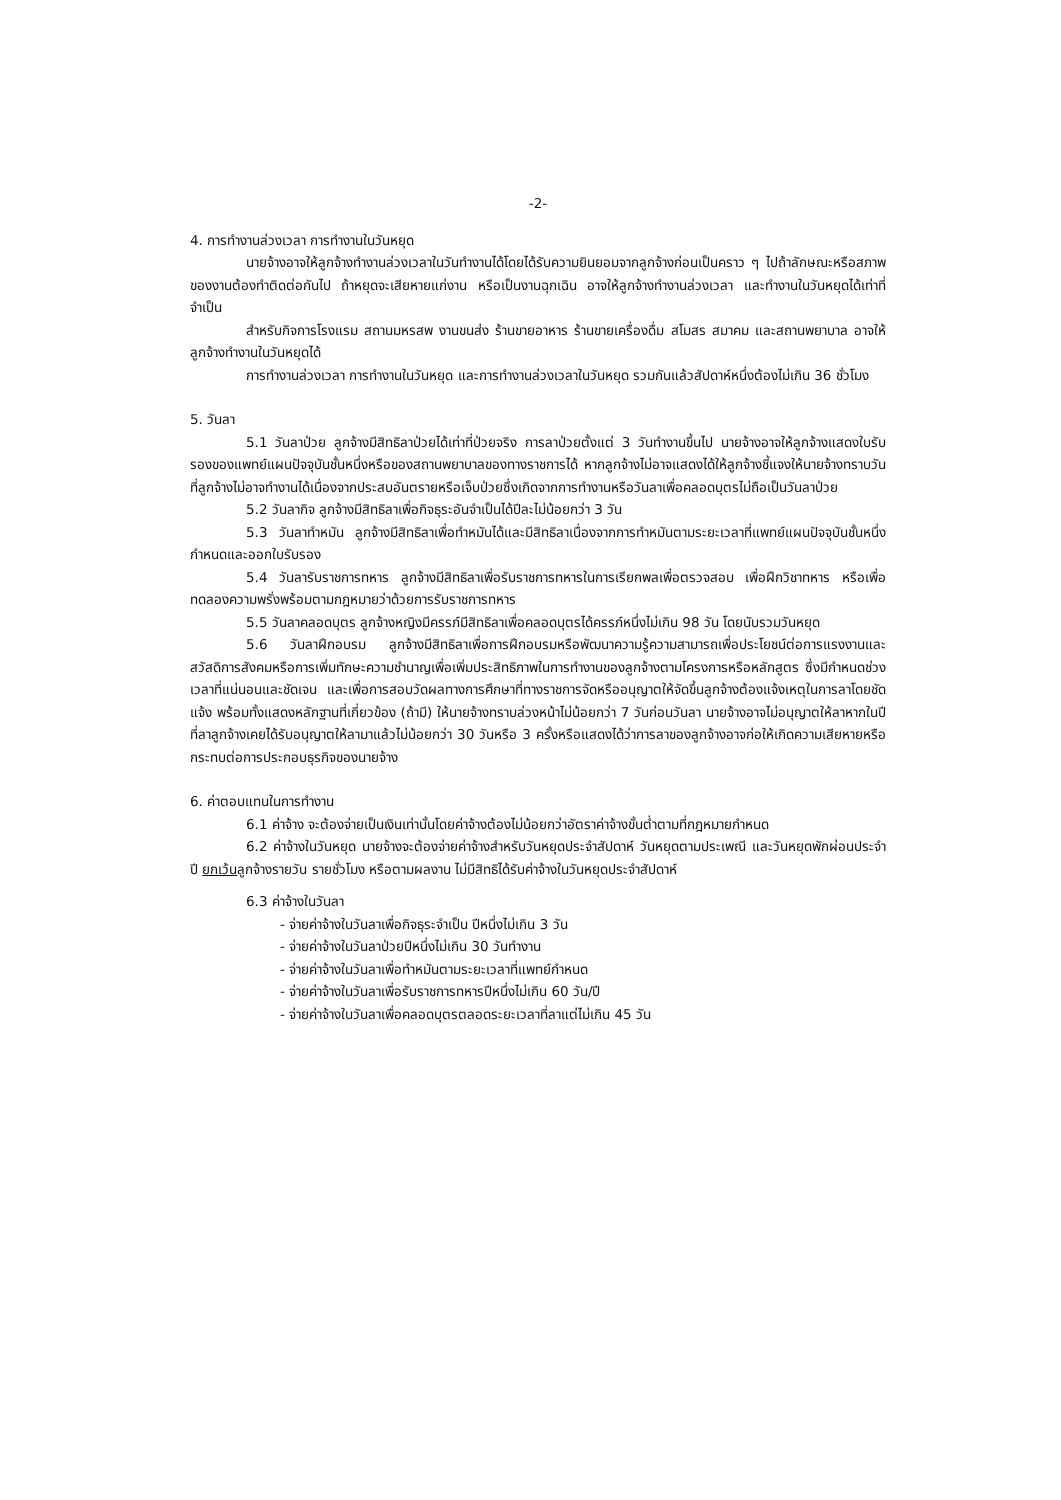-2-
4. การทำงานล่วงเวลา การทำงานในวันหยุด
นายจ้างอาจให้ลูกจ้างทำงานล่วงเวลาในวันทำงานได้โดยได้รับความยินยอมจากลูกจ้างก่อนเป็นคราว ๆ ไปถ้าลักษณะหรือสภาพของงานต้องทำติดต่อกันไป ถ้าหยุดจะเสียหายแก่งาน หรือเป็นงานฉุกเฉิน อาจให้ลูกจ้างทำงานล่วงเวลา และทำงานในวันหยุดได้เท่าที่จำเป็น
สำหรับกิจการโรงแรม สถานมหรสพ งานขนส่ง ร้านขายอาหาร ร้านขายเครื่องดื่ม สโมสร สมาคม และสถานพยาบาล อาจให้ลูกจ้างทำงานในวันหยุดได้
การทำงานล่วงเวลา การทำงานในวันหยุด และการทำงานล่วงเวลาในวันหยุด รวมกันแล้วสัปดาห์หนึ่งต้องไม่เกิน 36 ชั่วโมง
5. วันลา
5.1 วันลาป่วย ลูกจ้างมีสิทธิลาป่วยได้เท่าที่ป่วยจริง การลาป่วยตั้งแต่ 3 วันทำงานขึ้นไป นายจ้างอาจให้ลูกจ้างแสดงใบรับรองของแพทย์แผนปัจจุบันชั้นหนึ่งหรือของสถานพยาบาลของทางราชการได้ หากลูกจ้างไม่อาจแสดงได้ให้ลูกจ้างชี้แจงให้นายจ้างทราบวันที่ลูกจ้างไม่อาจทำงานได้เนื่องจากประสบอันตรายหรือเจ็บป่วยซึ่งเกิดจากการทำงานหรือวันลาเพื่อคลอดบุตรไม่ถือเป็นวันลาป่วย
5.2 วันลากิจ ลูกจ้างมีสิทธิลาเพื่อกิจธุระอันจำเป็นได้ปีละไม่น้อยกว่า 3 วัน
5.3 วันลาทำหมัน ลูกจ้างมีสิทธิลาเพื่อทำหมันได้และมีสิทธิลาเนื่องจากการทำหมันตามระยะเวลาที่แพทย์แผนปัจจุบันชั้นหนึ่งกำหนดและออกใบรับรอง
5.4 วันลารับราชการทหาร ลูกจ้างมีสิทธิลาเพื่อรับราชการทหารในการเรียกพลเพื่อตรวจสอบ เพื่อฝึกวิชาทหาร หรือเพื่อทดลองความพรั่งพร้อมตามกฎหมายว่าด้วยการรับราชการทหาร
5.5 วันลาคลอดบุตร ลูกจ้างหญิงมีครรภ์มีสิทธิลาเพื่อคลอดบุตรได้ครรภ์หนึ่งไม่เกิน 98 วัน โดยนับรวมวันหยุด
5.6 วันลาฝึกอบรม ลูกจ้างมีสิทธิลาเพื่อการฝึกอบรมหรือพัฒนาความรู้ความสามารถเพื่อประโยชน์ต่อการแรงงานและสวัสดิการสังคมหรือการเพิ่มทักษะความชำนาญเพื่อเพิ่มประสิทธิภาพในการทำงานของลูกจ้างตามโครงการหรือหลักสูตร ซึ่งมีกำหนดช่วงเวลาที่แน่นอนและชัดเจน และเพื่อการสอบวัดผลทางการศึกษาที่ทางราชการจัดหรืออนุญาตให้จัดขึ้นลูกจ้างต้องแจ้งเหตุในการลาโดยชัดแจ้ง พร้อมทั้งแสดงหลักฐานที่เกี่ยวข้อง (ถ้ามี) ให้นายจ้างทราบล่วงหน้าไม่น้อยกว่า 7 วันก่อนวันลา นายจ้างอาจไม่อนุญาตให้ลาหากในปีที่ลาลูกจ้างเคยได้รับอนุญาตให้ลามาแล้วไม่น้อยกว่า 30 วันหรือ 3 ครั้งหรือแสดงได้ว่าการลาของลูกจ้างอาจก่อให้เกิดความเสียหายหรือกระทบต่อการประกอบธุรกิจของนายจ้าง
6. ค่าตอบแทนในการทำงาน
6.1 ค่าจ้าง จะต้องจ่ายเป็นเงินเท่านั้นโดยค่าจ้างต้องไม่น้อยกว่าอัตราค่าจ้างขั้นต่ำตามที่กฎหมายกำหนด
6.2 ค่าจ้างในวันหยุด นายจ้างจะต้องจ่ายค่าจ้างสำหรับวันหยุดประจำสัปดาห์ วันหยุดตามประเพณี และวันหยุดพักผ่อนประจำปี ยกเว้นลูกจ้างรายวัน รายชั่วโมง หรือตามผลงาน ไม่มีสิทธิได้รับค่าจ้างในวันหยุดประจำสัปดาห์
6.3 ค่าจ้างในวันลา
- จ่ายค่าจ้างในวันลาเพื่อกิจธุระจำเป็น ปีหนึ่งไม่เกิน 3 วัน
- จ่ายค่าจ้างในวันลาป่วยปีหนึ่งไม่เกิน 30 วันทำงาน
- จ่ายค่าจ้างในวันลาเพื่อทำหมันตามระยะเวลาที่แพทย์กำหนด
- จ่ายค่าจ้างในวันลาเพื่อรับราชการทหารปีหนึ่งไม่เกิน 60 วัน/ปี
- จ่ายค่าจ้างในวันลาเพื่อคลอดบุตรตลอดระยะเวลาที่ลาแต่ไม่เกิน 45 วัน